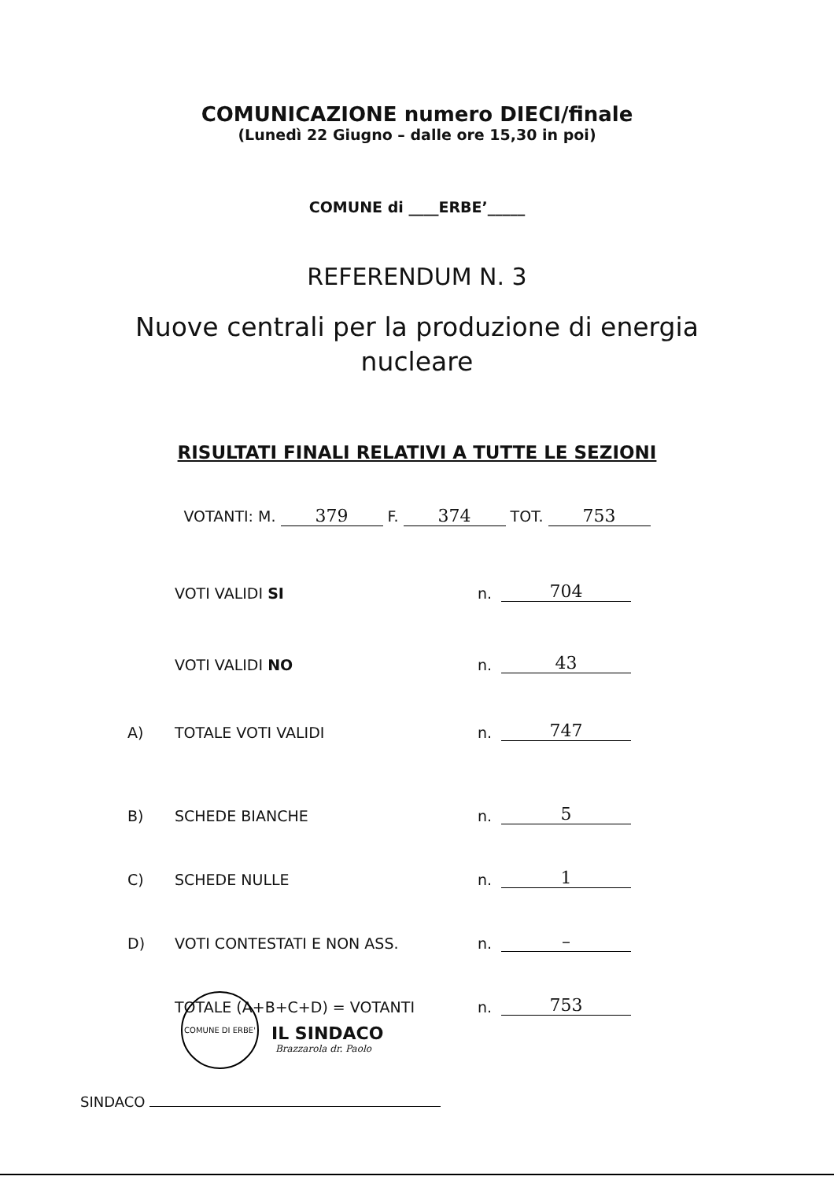COMUNICAZIONE numero DIECI/finale
(Lunedì 22 Giugno – dalle ore 15,30 in poi)
COMUNE di ____ERBE’_____
REFERENDUM N. 3
Nuove centrali per la produzione di energia
nucleare
RISULTATI FINALI RELATIVI A TUTTE LE SEZIONI
VOTANTI: M. 379 F. 374 TOT. 753
VOTI VALIDI SI n. 704
VOTI VALIDI NO n. 43
A) TOTALE VOTI VALIDI n. 747
B) SCHEDE BIANCHE n. 5
C) SCHEDE NULLE n. 1
D) VOTI CONTESTATI E NON ASS. n. –
TOTALE (A+B+C+D) = VOTANTI n. 753
IL SINDACO
Brazzarola dr. Paolo
SINDACO
COMUNE DI ERBE'